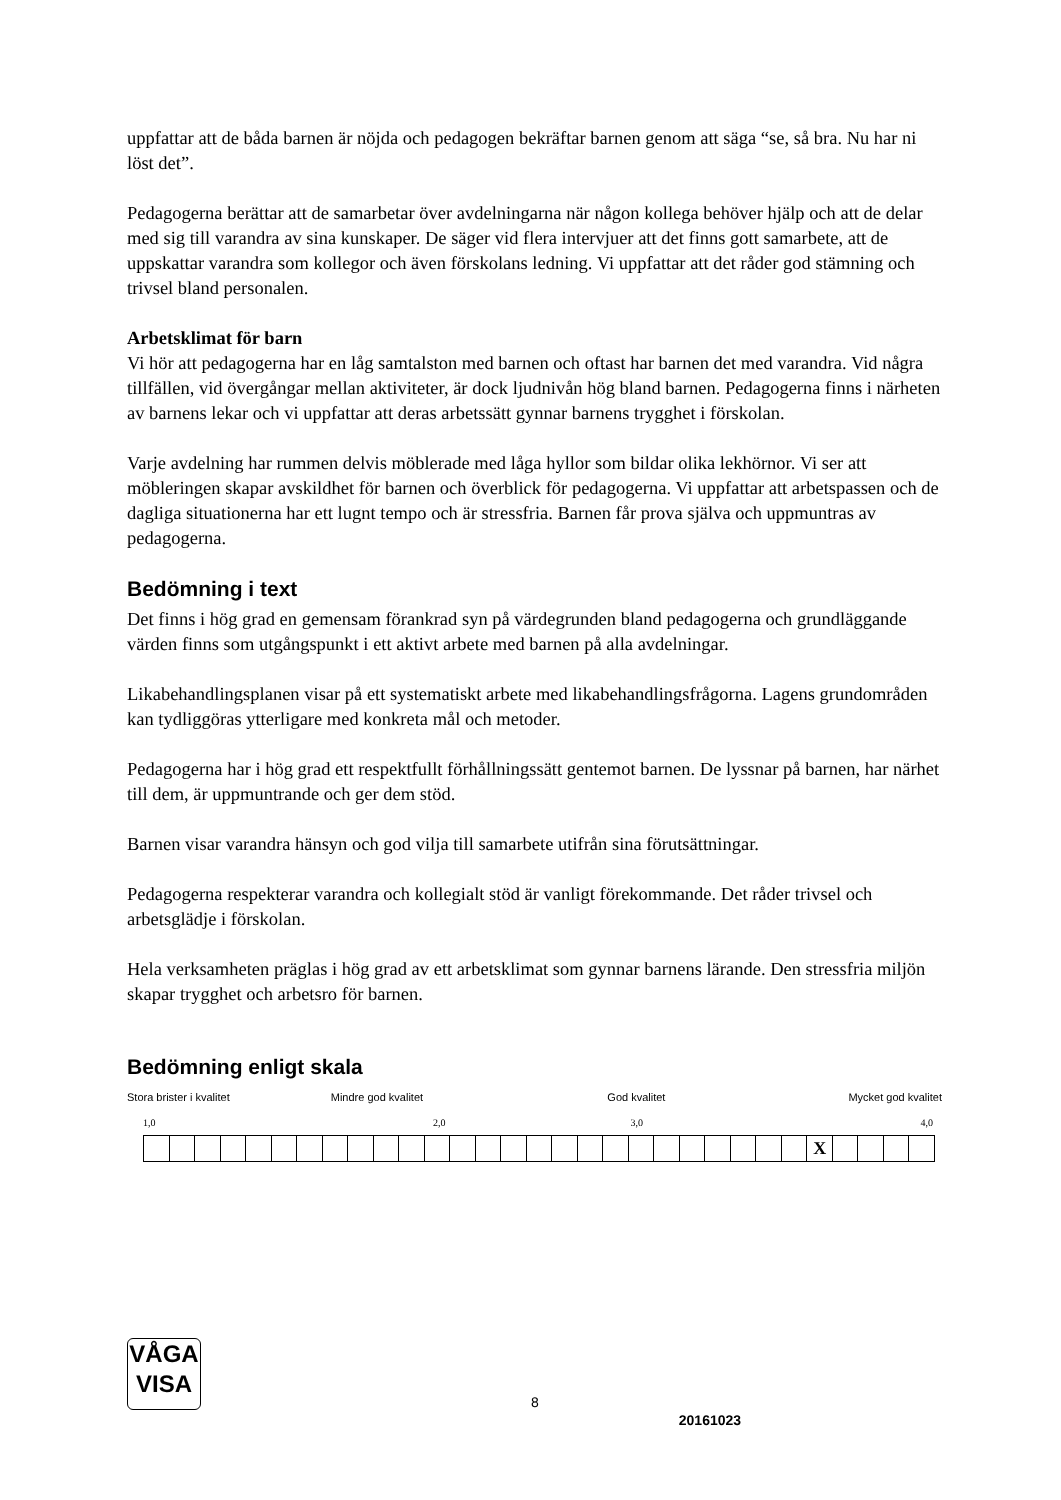uppfattar att de båda barnen är nöjda och pedagogen bekräftar barnen genom att säga “se, så bra. Nu har ni löst det”.
Pedagogerna berättar att de samarbetar över avdelningarna när någon kollega behöver hjälp och att de delar med sig till varandra av sina kunskaper. De säger vid flera intervjuer att det finns gott samarbete, att de uppskattar varandra som kollegor och även förskolans ledning. Vi uppfattar att det råder god stämning och trivsel bland personalen.
Arbetsklimat för barn
Vi hör att pedagogerna har en låg samtalston med barnen och oftast har barnen det med varandra. Vid några tillfällen, vid övergångar mellan aktiviteter, är dock ljudnivån hög bland barnen. Pedagogerna finns i närheten av barnens lekar och vi uppfattar att deras arbetssätt gynnar barnens trygghet i förskolan.
Varje avdelning har rummen delvis möblerade med låga hyllor som bildar olika lekhörnor. Vi ser att möbleringen skapar avskildhet för barnen och överblick för pedagogerna. Vi uppfattar att arbetspassen och de dagliga situationerna har ett lugnt tempo och är stressfria. Barnen får prova själva och uppmuntras av pedagogerna.
Bedömning i text
Det finns i hög grad en gemensam förankrad syn på värdegrunden bland pedagogerna och grundläggande värden finns som utgångspunkt i ett aktivt arbete med barnen på alla avdelningar.
Likabehandlingsplanen visar på ett systematiskt arbete med likabehandlingsfrågorna. Lagens grundområden kan tydliggöras ytterligare med konkreta mål och metoder.
Pedagogerna har i hög grad ett respektfullt förhållningssätt gentemot barnen. De lyssnar på barnen, har närhet till dem, är uppmuntrande och ger dem stöd.
Barnen visar varandra hänsyn och god vilja till samarbete utifrån sina förutsättningar.
Pedagogerna respekterar varandra och kollegialt stöd är vanligt förekommande. Det råder trivsel och arbetsglädje i förskolan.
Hela verksamheten präglas i hög grad av ett arbetsklimat som gynnar barnens lärande. Den stressfria miljön skapar trygghet och arbetsro för barnen.
Bedömning enligt skala
Stora brister i kvalitet Mindre god kvalitet God kvalitet Mycket god kvalitet
1,0 2,0 3,0 4,0
| | | | | | | | | | | | | | | | | | | | | | | | | | | X | | | | |
VÅGA
VISA
8
20161023